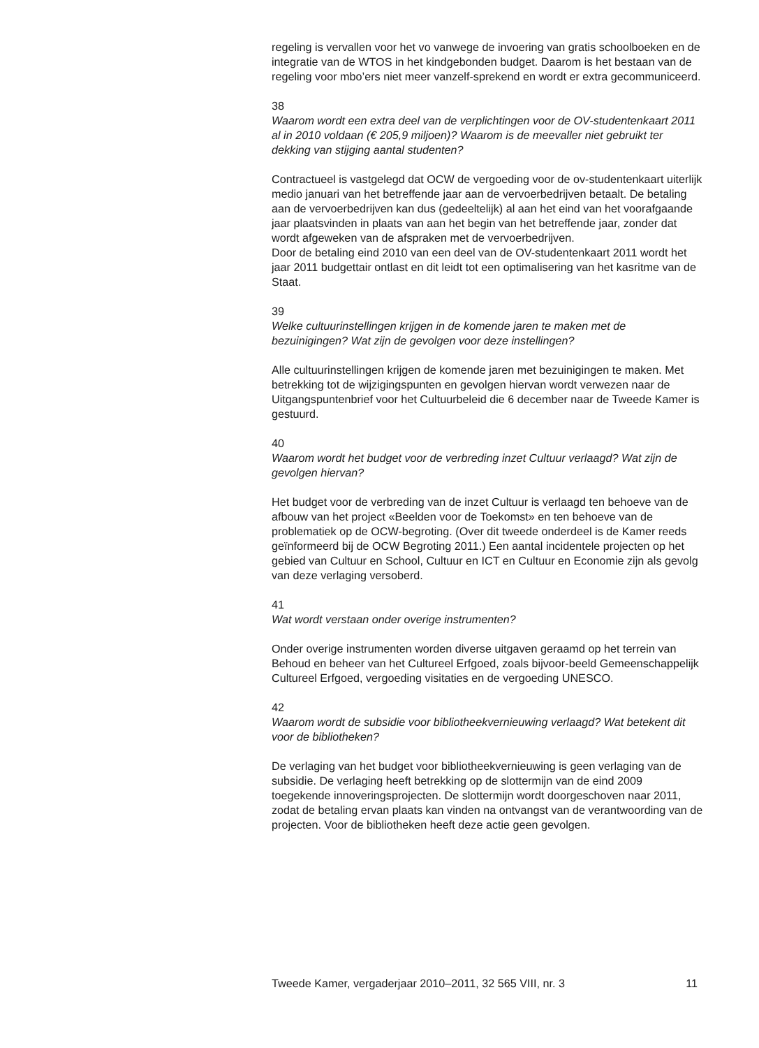regeling is vervallen voor het vo vanwege de invoering van gratis schoolboeken en de integratie van de WTOS in het kindgebonden budget. Daarom is het bestaan van de regeling voor mbo’ers niet meer vanzelf-sprekend en wordt er extra gecommuniceerd.
38
Waarom wordt een extra deel van de verplichtingen voor de OV-studentenkaart 2011 al in 2010 voldaan (€ 205,9 miljoen)? Waarom is de meevaller niet gebruikt ter dekking van stijging aantal studenten?
Contractueel is vastgelegd dat OCW de vergoeding voor de ov-studentenkaart uiterlijk medio januari van het betreffende jaar aan de vervoerbedrijven betaalt. De betaling aan de vervoerbedrijven kan dus (gedeeltelijk) al aan het eind van het voorafgaande jaar plaatsvinden in plaats van aan het begin van het betreffende jaar, zonder dat wordt afgeweken van de afspraken met de vervoerbedrijven.
Door de betaling eind 2010 van een deel van de OV-studentenkaart 2011 wordt het jaar 2011 budgettair ontlast en dit leidt tot een optimalisering van het kasritme van de Staat.
39
Welke cultuurinstellingen krijgen in de komende jaren te maken met de bezuinigingen? Wat zijn de gevolgen voor deze instellingen?
Alle cultuurinstellingen krijgen de komende jaren met bezuinigingen te maken. Met betrekking tot de wijzigingspunten en gevolgen hiervan wordt verwezen naar de Uitgangspuntenbrief voor het Cultuurbeleid die 6 december naar de Tweede Kamer is gestuurd.
40
Waarom wordt het budget voor de verbreding inzet Cultuur verlaagd? Wat zijn de gevolgen hiervan?
Het budget voor de verbreding van de inzet Cultuur is verlaagd ten behoeve van de afbouw van het project «Beelden voor de Toekomst» en ten behoeve van de problematiek op de OCW-begroting. (Over dit tweede onderdeel is de Kamer reeds geïnformeerd bij de OCW Begroting 2011.) Een aantal incidentele projecten op het gebied van Cultuur en School, Cultuur en ICT en Cultuur en Economie zijn als gevolg van deze verlaging versoberd.
41
Wat wordt verstaan onder overige instrumenten?
Onder overige instrumenten worden diverse uitgaven geraamd op het terrein van Behoud en beheer van het Cultureel Erfgoed, zoals bijvoor-beeld Gemeenschappelijk Cultureel Erfgoed, vergoeding visitaties en de vergoeding UNESCO.
42
Waarom wordt de subsidie voor bibliotheekvernieuwing verlaagd? Wat betekent dit voor de bibliotheken?
De verlaging van het budget voor bibliotheekvernieuwing is geen verlaging van de subsidie. De verlaging heeft betrekking op de slottermijn van de eind 2009 toegekende innoveringsprojecten. De slottermijn wordt doorgeschoven naar 2011, zodat de betaling ervan plaats kan vinden na ontvangst van de verantwoording van de projecten. Voor de bibliotheken heeft deze actie geen gevolgen.
Tweede Kamer, vergaderjaar 2010–2011, 32 565 VIII, nr. 3 11